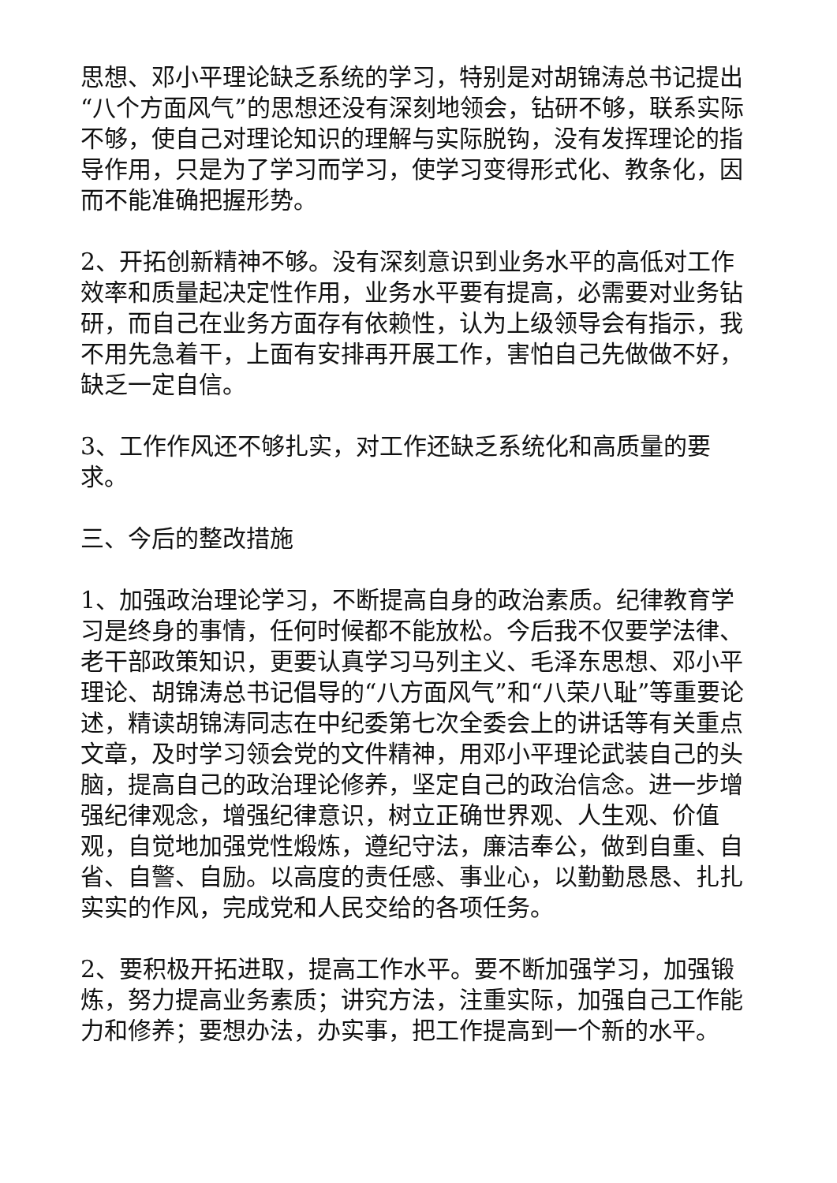思想、邓小平理论缺乏系统的学习，特别是对胡锦涛总书记提出“八个方面风气”的思想还没有深刻地领会，钻研不够，联系实际不够，使自己对理论知识的理解与实际脱钩，没有发挥理论的指导作用，只是为了学习而学习，使学习变得形式化、教条化，因而不能准确把握形势。
2、开拓创新精神不够。没有深刻意识到业务水平的高低对工作效率和质量起决定性作用，业务水平要有提高，必需要对业务钻研，而自己在业务方面存有依赖性，认为上级领导会有指示，我不用先急着干，上面有安排再开展工作，害怕自己先做做不好，缺乏一定自信。
3、工作作风还不够扎实，对工作还缺乏系统化和高质量的要求。
三、今后的整改措施
1、加强政治理论学习，不断提高自身的政治素质。纪律教育学习是终身的事情，任何时候都不能放松。今后我不仅要学法律、老干部政策知识，更要认真学习马列主义、毛泽东思想、邓小平理论、胡锦涛总书记倡导的“八方面风气”和“八荣八耻”等重要论述，精读胡锦涛同志在中纪委第七次全委会上的讲话等有关重点文章，及时学习领会党的文件精神，用邓小平理论武装自己的头脑，提高自己的政治理论修养，坚定自己的政治信念。进一步增强纪律观念，增强纪律意识，树立正确世界观、人生观、价值观，自觉地加强党性煅炼，遵纪守法，廉洁奉公，做到自重、自省、自警、自励。以高度的责任感、事业心，以勤勤恳恳、扎扎实实的作风，完成党和人民交给的各项任务。
2、要积极开拓进取，提高工作水平。要不断加强学习，加强锻炼，努力提高业务素质；讲究方法，注重实际，加强自己工作能力和修养；要想办法，办实事，把工作提高到一个新的水平。